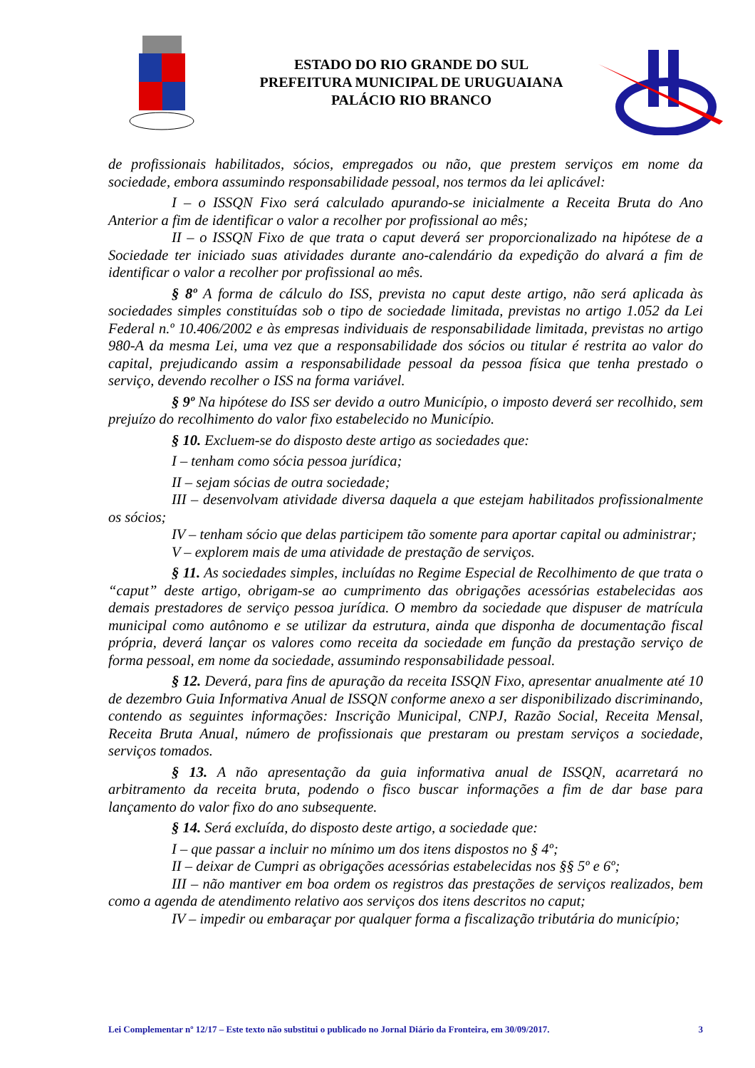ESTADO DO RIO GRANDE DO SUL
PREFEITURA MUNICIPAL DE URUGUAIANA
PALÁCIO RIO BRANCO
de profissionais habilitados, sócios, empregados ou não, que prestem serviços em nome da sociedade, embora assumindo responsabilidade pessoal, nos termos da lei aplicável:
I – o ISSQN Fixo será calculado apurando-se inicialmente a Receita Bruta do Ano Anterior a fim de identificar o valor a recolher por profissional ao mês;
II – o ISSQN Fixo de que trata o caput deverá ser proporcionalizado na hipótese de a Sociedade ter iniciado suas atividades durante ano-calendário da expedição do alvará a fim de identificar o valor a recolher por profissional ao mês.
§ 8º A forma de cálculo do ISS, prevista no caput deste artigo, não será aplicada às sociedades simples constituídas sob o tipo de sociedade limitada, previstas no artigo 1.052 da Lei Federal n.º 10.406/2002 e às empresas individuais de responsabilidade limitada, previstas no artigo 980-A da mesma Lei, uma vez que a responsabilidade dos sócios ou titular é restrita ao valor do capital, prejudicando assim a responsabilidade pessoal da pessoa física que tenha prestado o serviço, devendo recolher o ISS na forma variável.
§ 9º Na hipótese do ISS ser devido a outro Município, o imposto deverá ser recolhido, sem prejuízo do recolhimento do valor fixo estabelecido no Município.
§ 10. Excluem-se do disposto deste artigo as sociedades que:
I – tenham como sócia pessoa jurídica;
II – sejam sócias de outra sociedade;
III – desenvolvam atividade diversa daquela a que estejam habilitados profissionalmente os sócios;
IV – tenham sócio que delas participem tão somente para aportar capital ou administrar;
V – explorem mais de uma atividade de prestação de serviços.
§ 11. As sociedades simples, incluídas no Regime Especial de Recolhimento de que trata o “caput” deste artigo, obrigam-se ao cumprimento das obrigações acessórias estabelecidas aos demais prestadores de serviço pessoa jurídica. O membro da sociedade que dispuser de matrícula municipal como autônomo e se utilizar da estrutura, ainda que disponha de documentação fiscal própria, deverá lançar os valores como receita da sociedade em função da prestação serviço de forma pessoal, em nome da sociedade, assumindo responsabilidade pessoal.
§ 12. Deverá, para fins de apuração da receita ISSQN Fixo, apresentar anualmente até 10 de dezembro Guia Informativa Anual de ISSQN conforme anexo a ser disponibilizado discriminando, contendo as seguintes informações: Inscrição Municipal, CNPJ, Razão Social, Receita Mensal, Receita Bruta Anual, número de profissionais que prestaram ou prestam serviços a sociedade, serviços tomados.
§ 13. A não apresentação da guia informativa anual de ISSQN, acarretará no arbitramento da receita bruta, podendo o fisco buscar informações a fim de dar base para lançamento do valor fixo do ano subsequente.
§ 14. Será excluída, do disposto deste artigo, a sociedade que:
I – que passar a incluir no mínimo um dos itens dispostos no § 4º;
II – deixar de Cumpri as obrigações acessórias estabelecidas nos §§ 5º e 6º;
III – não mantiver em boa ordem os registros das prestações de serviços realizados, bem como a agenda de atendimento relativo aos serviços dos itens descritos no caput;
IV – impedir ou embaraçar por qualquer forma a fiscalização tributária do município;
Lei Complementar nº 12/17 – Este texto não substitui o publicado no Jornal Diário da Fronteira, em 30/09/2017. 3